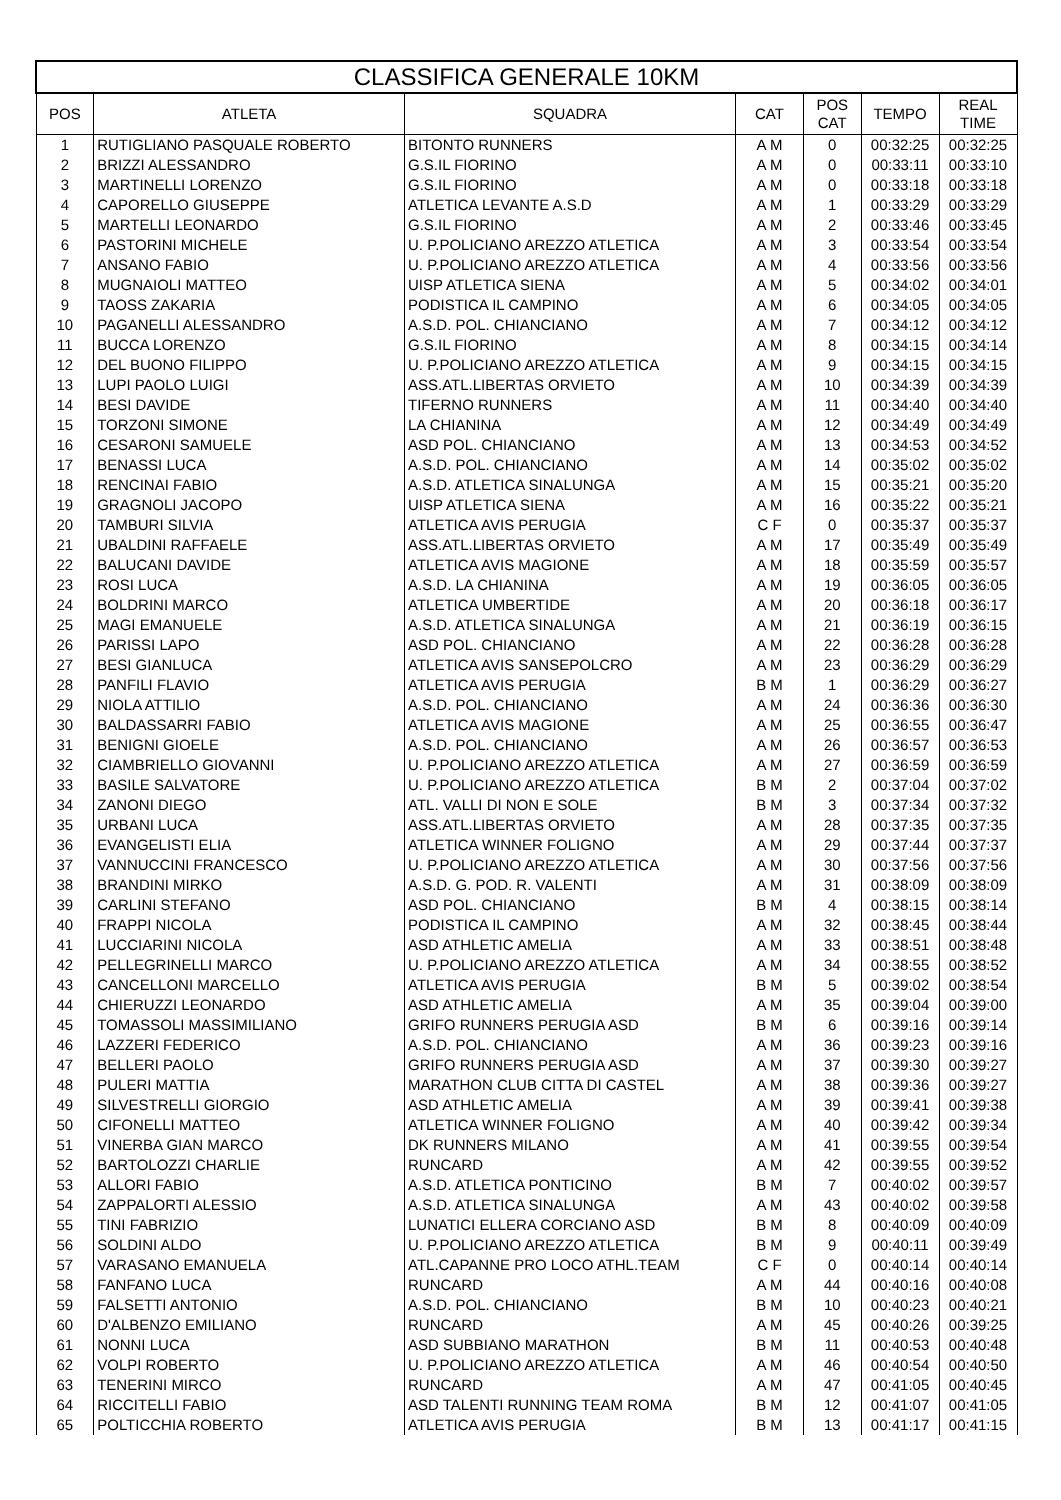| CLASSIFICA GENERALE 10KM | | | | | | |
| --- | --- | --- | --- | --- | --- | --- |
| POS | ATLETA | SQUADRA | CAT | POS CAT | TEMPO | REAL TIME |
| 1 | RUTIGLIANO PASQUALE ROBERTO | BITONTO RUNNERS | A M | 0 | 00:32:25 | 00:32:25 |
| 2 | BRIZZI ALESSANDRO | G.S.IL FIORINO | A M | 0 | 00:33:11 | 00:33:10 |
| 3 | MARTINELLI LORENZO | G.S.IL FIORINO | A M | 0 | 00:33:18 | 00:33:18 |
| 4 | CAPORELLO GIUSEPPE | ATLETICA LEVANTE A.S.D | A M | 1 | 00:33:29 | 00:33:29 |
| 5 | MARTELLI LEONARDO | G.S.IL FIORINO | A M | 2 | 00:33:46 | 00:33:45 |
| 6 | PASTORINI MICHELE | U. P.POLICIANO AREZZO ATLETICA | A M | 3 | 00:33:54 | 00:33:54 |
| 7 | ANSANO FABIO | U. P.POLICIANO AREZZO ATLETICA | A M | 4 | 00:33:56 | 00:33:56 |
| 8 | MUGNAIOLI MATTEO | UISP ATLETICA SIENA | A M | 5 | 00:34:02 | 00:34:01 |
| 9 | TAOSS ZAKARIA | PODISTICA IL CAMPINO | A M | 6 | 00:34:05 | 00:34:05 |
| 10 | PAGANELLI ALESSANDRO | A.S.D. POL. CHIANCIANO | A M | 7 | 00:34:12 | 00:34:12 |
| 11 | BUCCA LORENZO | G.S.IL FIORINO | A M | 8 | 00:34:15 | 00:34:14 |
| 12 | DEL BUONO FILIPPO | U. P.POLICIANO AREZZO ATLETICA | A M | 9 | 00:34:15 | 00:34:15 |
| 13 | LUPI PAOLO LUIGI | ASS.ATL.LIBERTAS ORVIETO | A M | 10 | 00:34:39 | 00:34:39 |
| 14 | BESI DAVIDE | TIFERNO RUNNERS | A M | 11 | 00:34:40 | 00:34:40 |
| 15 | TORZONI SIMONE | LA CHIANINA | A M | 12 | 00:34:49 | 00:34:49 |
| 16 | CESARONI SAMUELE | ASD POL. CHIANCIANO | A M | 13 | 00:34:53 | 00:34:52 |
| 17 | BENASSI LUCA | A.S.D. POL. CHIANCIANO | A M | 14 | 00:35:02 | 00:35:02 |
| 18 | RENCINAI FABIO | A.S.D. ATLETICA SINALUNGA | A M | 15 | 00:35:21 | 00:35:20 |
| 19 | GRAGNOLI JACOPO | UISP ATLETICA SIENA | A M | 16 | 00:35:22 | 00:35:21 |
| 20 | TAMBURI SILVIA | ATLETICA AVIS PERUGIA | C F | 0 | 00:35:37 | 00:35:37 |
| 21 | UBALDINI RAFFAELE | ASS.ATL.LIBERTAS ORVIETO | A M | 17 | 00:35:49 | 00:35:49 |
| 22 | BALUCANI DAVIDE | ATLETICA AVIS MAGIONE | A M | 18 | 00:35:59 | 00:35:57 |
| 23 | ROSI LUCA | A.S.D. LA CHIANINA | A M | 19 | 00:36:05 | 00:36:05 |
| 24 | BOLDRINI MARCO | ATLETICA UMBERTIDE | A M | 20 | 00:36:18 | 00:36:17 |
| 25 | MAGI EMANUELE | A.S.D. ATLETICA SINALUNGA | A M | 21 | 00:36:19 | 00:36:15 |
| 26 | PARISSI LAPO | ASD POL. CHIANCIANO | A M | 22 | 00:36:28 | 00:36:28 |
| 27 | BESI GIANLUCA | ATLETICA AVIS SANSEPOLCRO | A M | 23 | 00:36:29 | 00:36:29 |
| 28 | PANFILI FLAVIO | ATLETICA AVIS PERUGIA | B M | 1 | 00:36:29 | 00:36:27 |
| 29 | NIOLA ATTILIO | A.S.D. POL. CHIANCIANO | A M | 24 | 00:36:36 | 00:36:30 |
| 30 | BALDASSARRI FABIO | ATLETICA AVIS MAGIONE | A M | 25 | 00:36:55 | 00:36:47 |
| 31 | BENIGNI GIOELE | A.S.D. POL. CHIANCIANO | A M | 26 | 00:36:57 | 00:36:53 |
| 32 | CIAMBRIELLO GIOVANNI | U. P.POLICIANO AREZZO ATLETICA | A M | 27 | 00:36:59 | 00:36:59 |
| 33 | BASILE SALVATORE | U. P.POLICIANO AREZZO ATLETICA | B M | 2 | 00:37:04 | 00:37:02 |
| 34 | ZANONI DIEGO | ATL. VALLI DI NON E SOLE | B M | 3 | 00:37:34 | 00:37:32 |
| 35 | URBANI LUCA | ASS.ATL.LIBERTAS ORVIETO | A M | 28 | 00:37:35 | 00:37:35 |
| 36 | EVANGELISTI ELIA | ATLETICA WINNER FOLIGNO | A M | 29 | 00:37:44 | 00:37:37 |
| 37 | VANNUCCINI FRANCESCO | U. P.POLICIANO AREZZO ATLETICA | A M | 30 | 00:37:56 | 00:37:56 |
| 38 | BRANDINI MIRKO | A.S.D. G. POD. R. VALENTI | A M | 31 | 00:38:09 | 00:38:09 |
| 39 | CARLINI STEFANO | ASD POL. CHIANCIANO | B M | 4 | 00:38:15 | 00:38:14 |
| 40 | FRAPPI NICOLA | PODISTICA IL CAMPINO | A M | 32 | 00:38:45 | 00:38:44 |
| 41 | LUCCIARINI NICOLA | ASD ATHLETIC AMELIA | A M | 33 | 00:38:51 | 00:38:48 |
| 42 | PELLEGRINELLI MARCO | U. P.POLICIANO AREZZO ATLETICA | A M | 34 | 00:38:55 | 00:38:52 |
| 43 | CANCELLONI MARCELLO | ATLETICA AVIS PERUGIA | B M | 5 | 00:39:02 | 00:38:54 |
| 44 | CHIERUZZI LEONARDO | ASD ATHLETIC AMELIA | A M | 35 | 00:39:04 | 00:39:00 |
| 45 | TOMASSOLI MASSIMILIANO | GRIFO RUNNERS PERUGIA ASD | B M | 6 | 00:39:16 | 00:39:14 |
| 46 | LAZZERI FEDERICO | A.S.D. POL. CHIANCIANO | A M | 36 | 00:39:23 | 00:39:16 |
| 47 | BELLERI PAOLO | GRIFO RUNNERS PERUGIA ASD | A M | 37 | 00:39:30 | 00:39:27 |
| 48 | PULERI MATTIA | MARATHON CLUB CITTA DI CASTEL | A M | 38 | 00:39:36 | 00:39:27 |
| 49 | SILVESTRELLI GIORGIO | ASD ATHLETIC AMELIA | A M | 39 | 00:39:41 | 00:39:38 |
| 50 | CIFONELLI MATTEO | ATLETICA WINNER FOLIGNO | A M | 40 | 00:39:42 | 00:39:34 |
| 51 | VINERBA GIAN MARCO | DK RUNNERS MILANO | A M | 41 | 00:39:55 | 00:39:54 |
| 52 | BARTOLOZZI CHARLIE | RUNCARD | A M | 42 | 00:39:55 | 00:39:52 |
| 53 | ALLORI FABIO | A.S.D. ATLETICA PONTICINO | B M | 7 | 00:40:02 | 00:39:57 |
| 54 | ZAPPALORTI ALESSIO | A.S.D. ATLETICA SINALUNGA | A M | 43 | 00:40:02 | 00:39:58 |
| 55 | TINI FABRIZIO | LUNATICI ELLERA CORCIANO ASD | B M | 8 | 00:40:09 | 00:40:09 |
| 56 | SOLDINI ALDO | U. P.POLICIANO AREZZO ATLETICA | B M | 9 | 00:40:11 | 00:39:49 |
| 57 | VARASANO EMANUELA | ATL.CAPANNE PRO LOCO ATHL.TEAM | C F | 0 | 00:40:14 | 00:40:14 |
| 58 | FANFANO LUCA | RUNCARD | A M | 44 | 00:40:16 | 00:40:08 |
| 59 | FALSETTI ANTONIO | A.S.D. POL. CHIANCIANO | B M | 10 | 00:40:23 | 00:40:21 |
| 60 | D'ALBENZO EMILIANO | RUNCARD | A M | 45 | 00:40:26 | 00:39:25 |
| 61 | NONNI LUCA | ASD SUBBIANO MARATHON | B M | 11 | 00:40:53 | 00:40:48 |
| 62 | VOLPI ROBERTO | U. P.POLICIANO AREZZO ATLETICA | A M | 46 | 00:40:54 | 00:40:50 |
| 63 | TENERINI MIRCO | RUNCARD | A M | 47 | 00:41:05 | 00:40:45 |
| 64 | RICCITELLI FABIO | ASD TALENTI RUNNING TEAM ROMA | B M | 12 | 00:41:07 | 00:41:05 |
| 65 | POLTICCHIA ROBERTO | ATLETICA AVIS PERUGIA | B M | 13 | 00:41:17 | 00:41:15 |